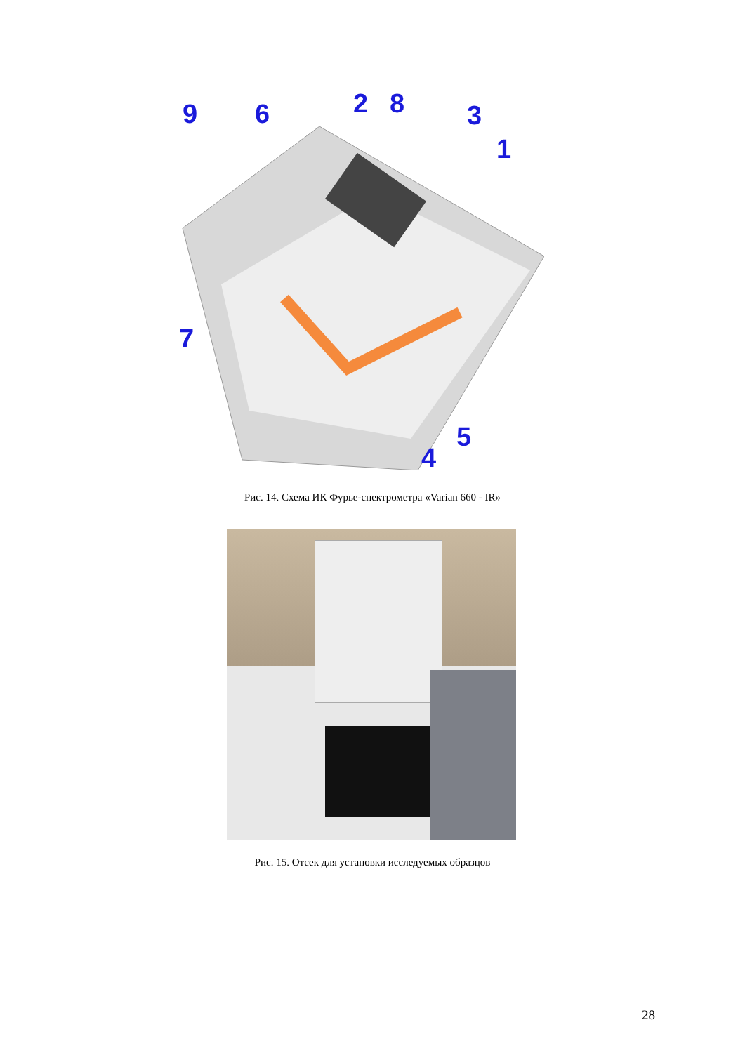9
6
2
8
3
1
7
5
4
Рис. 14. Схема ИК Фурье-спектрометра «Varian 660 - IR»
Рис. 15. Отсек для установки исследуемых образцов
28